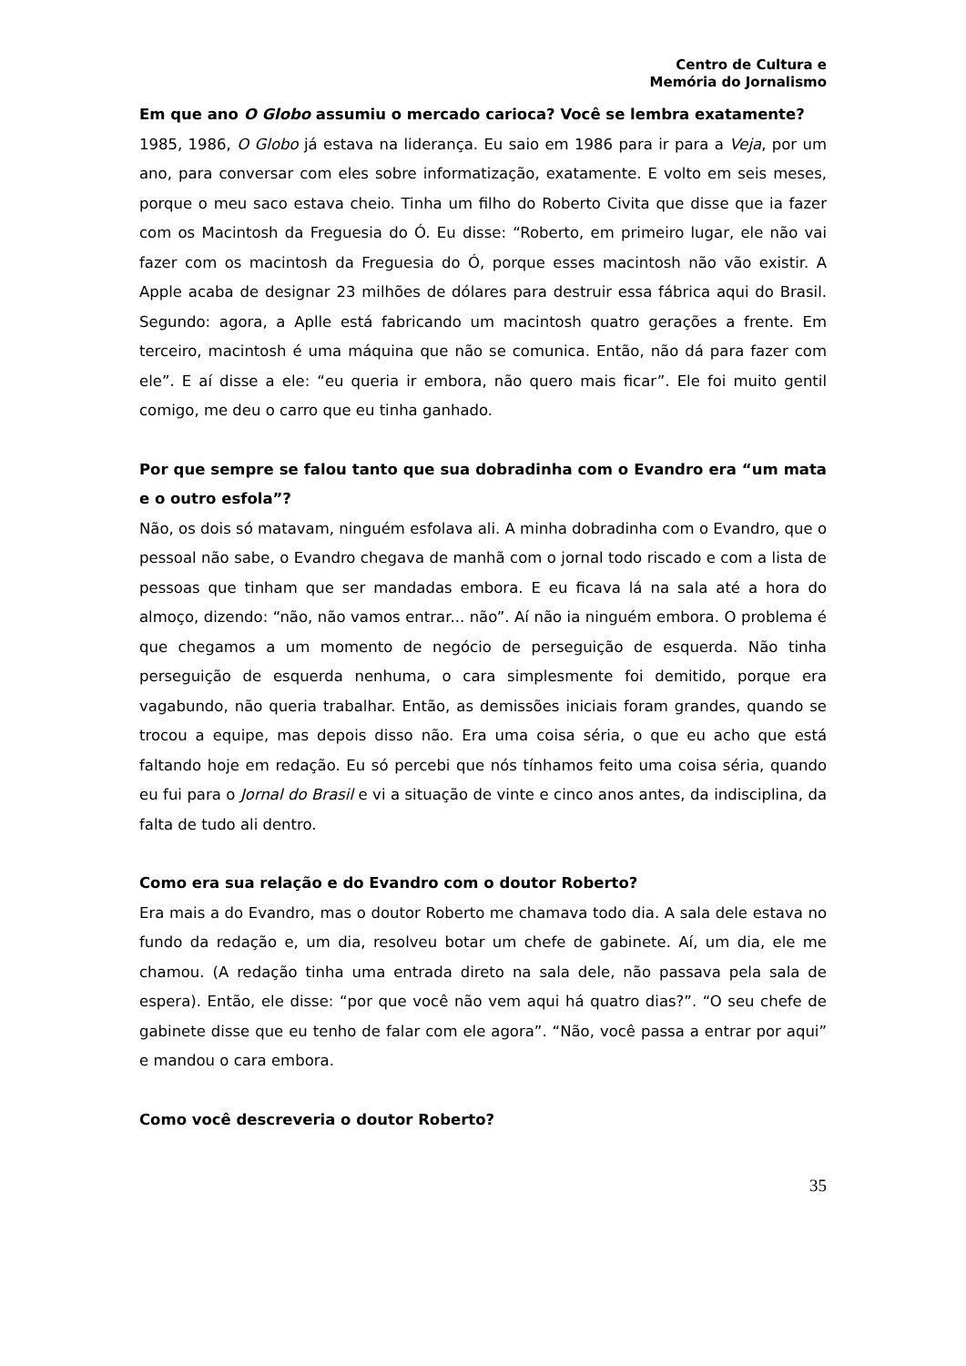Centro de Cultura e
Memória do Jornalismo
Em que ano O Globo assumiu o mercado carioca? Você se lembra exatamente?
1985, 1986, O Globo já estava na liderança. Eu saio em 1986 para ir para a Veja, por um ano, para conversar com eles sobre informatização, exatamente. E volto em seis meses, porque o meu saco estava cheio. Tinha um filho do Roberto Civita que disse que ia fazer com os Macintosh da Freguesia do Ó. Eu disse: “Roberto, em primeiro lugar, ele não vai fazer com os macintosh da Freguesia do Ó, porque esses macintosh não vão existir. A Apple acaba de designar 23 milhões de dólares para destruir essa fábrica aqui do Brasil. Segundo: agora, a Aplle está fabricando um macintosh quatro gerações a frente. Em terceiro, macintosh é uma máquina que não se comunica. Então, não dá para fazer com ele”. E aí disse a ele: “eu queria ir embora, não quero mais ficar”. Ele foi muito gentil comigo, me deu o carro que eu tinha ganhado.
Por que sempre se falou tanto que sua dobradinha com o Evandro era “um mata e o outro esfola”?
Não, os dois só matavam, ninguém esfolava ali. A minha dobradinha com o Evandro, que o pessoal não sabe, o Evandro chegava de manhã com o jornal todo riscado e com a lista de pessoas que tinham que ser mandadas embora. E eu ficava lá na sala até a hora do almoço, dizendo: “não, não vamos entrar... não”. Aí não ia ninguém embora. O problema é que chegamos a um momento de negócio de perseguição de esquerda. Não tinha perseguição de esquerda nenhuma, o cara simplesmente foi demitido, porque era vagabundo, não queria trabalhar. Então, as demissões iniciais foram grandes, quando se trocou a equipe, mas depois disso não. Era uma coisa séria, o que eu acho que está faltando hoje em redação. Eu só percebi que nós tínhamos feito uma coisa séria, quando eu fui para o Jornal do Brasil e vi a situação de vinte e cinco anos antes, da indisciplina, da falta de tudo ali dentro.
Como era sua relação e do Evandro com o doutor Roberto?
Era mais a do Evandro, mas o doutor Roberto me chamava todo dia. A sala dele estava no fundo da redação e, um dia, resolveu botar um chefe de gabinete. Aí, um dia, ele me chamou. (A redação tinha uma entrada direto na sala dele, não passava pela sala de espera). Então, ele disse: “por que você não vem aqui há quatro dias?”. “O seu chefe de gabinete disse que eu tenho de falar com ele agora”. “Não, você passa a entrar por aqui” e mandou o cara embora.
Como você descreveria o doutor Roberto?
35